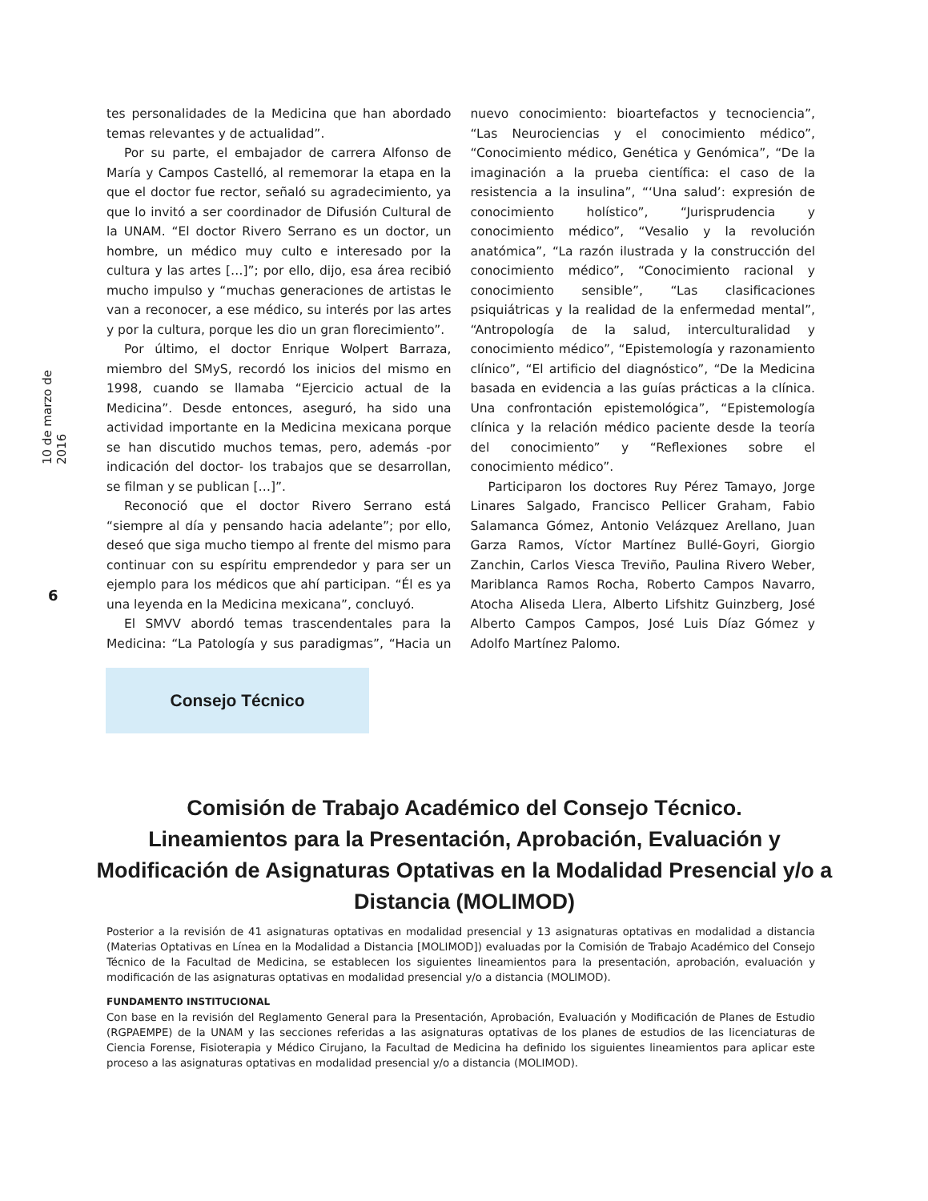10 de marzo de 2016
6
tes personalidades de la Medicina que han abordado temas relevantes y de actualidad”.
Por su parte, el embajador de carrera Alfonso de María y Campos Castelló, al rememorar la etapa en la que el doctor fue rector, señaló su agradecimiento, ya que lo invitó a ser coordinador de Difusión Cultural de la UNAM. “El doctor Rivero Serrano es un doctor, un hombre, un médico muy culto e interesado por la cultura y las artes […]”; por ello, dijo, esa área recibió mucho impulso y “muchas generaciones de artistas le van a reconocer, a ese médico, su interés por las artes y por la cultura, porque les dio un gran florecimiento”.
Por último, el doctor Enrique Wolpert Barraza, miembro del SMyS, recordó los inicios del mismo en 1998, cuando se llamaba “Ejercicio actual de la Medicina”. Desde entonces, aseguró, ha sido una actividad importante en la Medicina mexicana porque se han discutido muchos temas, pero, además -por indicación del doctor- los trabajos que se desarrollan, se filman y se publican […]”.
Reconoció que el doctor Rivero Serrano está “siempre al día y pensando hacia adelante”; por ello, deseó que siga mucho tiempo al frente del mismo para continuar con su espíritu emprendedor y para ser un ejemplo para los médicos que ahí participan. “Él es ya una leyenda en la Medicina mexicana”, concluyó.
El SMVV abordó temas trascendentales para la Medicina: “La Patología y sus paradigmas”, “Hacia un nuevo conocimiento: bioartefactos y tecnociencia”, “Las Neurociencias y el conocimiento médico”, “Conocimiento médico, Genética y Genómica”, “De la imaginación a la prueba científica: el caso de la resistencia a la insulina”, “‘Una salud’: expresión de conocimiento holístico”, “Jurisprudencia y conocimiento médico”, “Vesalio y la revolución anatómica”, “La razón ilustrada y la construcción del conocimiento médico”, “Conocimiento racional y conocimiento sensible”, “Las clasificaciones psiquiátricas y la realidad de la enfermedad mental”, “Antropología de la salud, interculturalidad y conocimiento médico”, “Epistemología y razonamiento clínico”, “El artificio del diagnóstico”, “De la Medicina basada en evidencia a las guías prácticas a la clínica. Una confrontación epistemológica”, “Epistemología clínica y la relación médico paciente desde la teoría del conocimiento” y “Reflexiones sobre el conocimiento médico”.
Participaron los doctores Ruy Pérez Tamayo, Jorge Linares Salgado, Francisco Pellicer Graham, Fabio Salamanca Gómez, Antonio Velázquez Arellano, Juan Garza Ramos, Víctor Martínez Bullé-Goyri, Giorgio Zanchin, Carlos Viesca Treviño, Paulina Rivero Weber, Mariblanca Ramos Rocha, Roberto Campos Navarro, Atocha Aliseda Llera, Alberto Lifshitz Guinzberg, José Alberto Campos Campos, José Luis Díaz Gómez y Adolfo Martínez Palomo.
Consejo Técnico
Comisión de Trabajo Académico del Consejo Técnico.
Lineamientos para la Presentación, Aprobación, Evaluación y Modificación de Asignaturas Optativas en la Modalidad Presencial y/o a Distancia (MOLIMOD)
Posterior a la revisión de 41 asignaturas optativas en modalidad presencial y 13 asignaturas optativas en modalidad a distancia (Materias Optativas en Línea en la Modalidad a Distancia [MOLIMOD]) evaluadas por la Comisión de Trabajo Académico del Consejo Técnico de la Facultad de Medicina, se establecen los siguientes lineamientos para la presentación, aprobación, evaluación y modificación de las asignaturas optativas en modalidad presencial y/o a distancia (MOLIMOD).
FUNDAMENTO INSTITUCIONAL
Con base en la revisión del Reglamento General para la Presentación, Aprobación, Evaluación y Modificación de Planes de Estudio (RGPAEMPE) de la UNAM y las secciones referidas a las asignaturas optativas de los planes de estudios de las licenciaturas de Ciencia Forense, Fisioterapia y Médico Cirujano, la Facultad de Medicina ha definido los siguientes lineamientos para aplicar este proceso a las asignaturas optativas en modalidad presencial y/o a distancia (MOLIMOD).